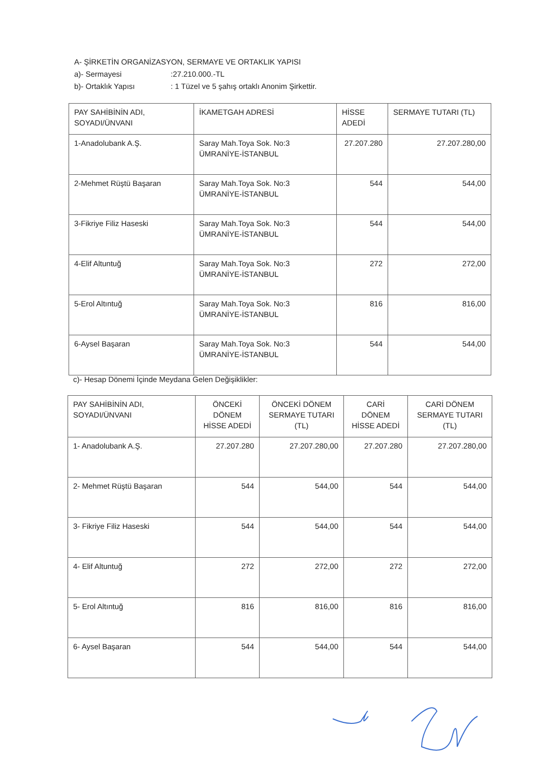A- ŞİRKETİN ORGANİZASYON, SERMAYE VE ORTAKLIK YAPISI
a)- Sermayesi:27.210.000.-TL
b)- Ortaklık Yapısı: 1 Tüzel ve 5 şahış ortaklı Anonim Şirkettir.
| PAY SAHİBİNİN ADI, SOYADI/ÜNVANI | İKAMETGAH ADRESİ | HİSSE ADEDİ | SERMAYE TUTARI (TL) |
| --- | --- | --- | --- |
| 1-Anadolubank A.Ş. | Saray Mah.Toya Sok. No:3 ÜMRANİYE-İSTANBUL | 27.207.280 | 27.207.280,00 |
| 2-Mehmet Rüştü Başaran | Saray Mah.Toya Sok. No:3 ÜMRANİYE-İSTANBUL | 544 | 544,00 |
| 3-Fikriye Filiz Haseski | Saray Mah.Toya Sok. No:3 ÜMRANİYE-İSTANBUL | 544 | 544,00 |
| 4-Elif Altuntuğ | Saray Mah.Toya Sok. No:3 ÜMRANİYE-İSTANBUL | 272 | 272,00 |
| 5-Erol Altıntuğ | Saray Mah.Toya Sok. No:3 ÜMRANİYE-İSTANBUL | 816 | 816,00 |
| 6-Aysel Başaran | Saray Mah.Toya Sok. No:3 ÜMRANİYE-İSTANBUL | 544 | 544,00 |
c)- Hesap Dönemi İçinde Meydana Gelen Değişiklikler:
| PAY SAHİBİNİN ADI, SOYADI/ÜNVANI | ÖNCEKİ DÖNEM HİSSE ADEDİ | ÖNCEKİ DÖNEM SERMAYE TUTARI (TL) | CARİ DÖNEM HİSSE ADEDİ | CARİ DÖNEM SERMAYE TUTARI (TL) |
| --- | --- | --- | --- | --- |
| 1- Anadolubank A.Ş. | 27.207.280 | 27.207.280,00 | 27.207.280 | 27.207.280,00 |
| 2- Mehmet Rüştü Başaran | 544 | 544,00 | 544 | 544,00 |
| 3- Fikriye Filiz Haseski | 544 | 544,00 | 544 | 544,00 |
| 4- Elif Altuntuğ | 272 | 272,00 | 272 | 272,00 |
| 5- Erol Altıntuğ | 816 | 816,00 | 816 | 816,00 |
| 6- Aysel Başaran | 544 | 544,00 | 544 | 544,00 |